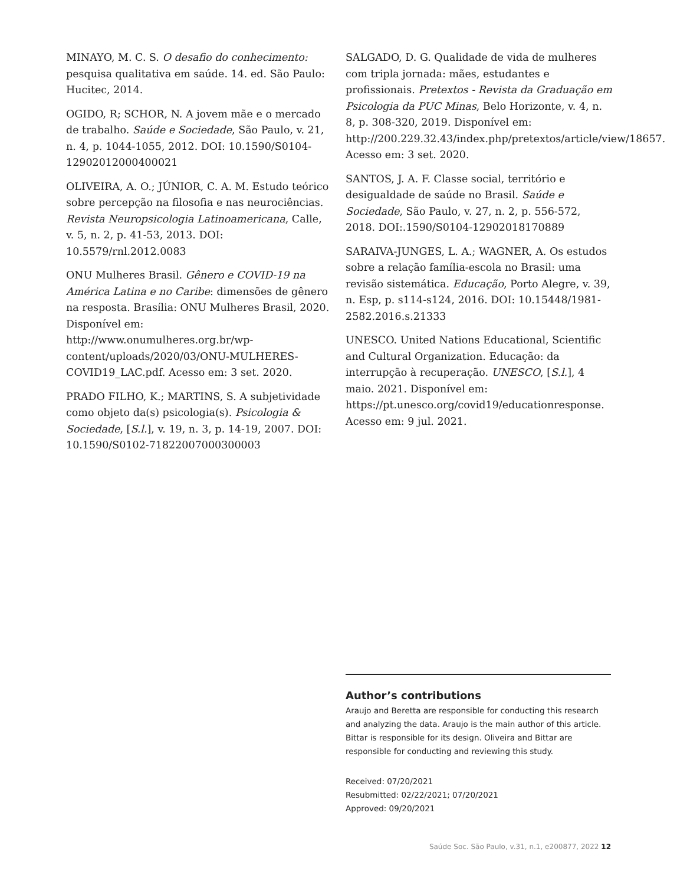MINAYO, M. C. S. O desafio do conhecimento: pesquisa qualitativa em saúde. 14. ed. São Paulo: Hucitec, 2014.
OGIDO, R; SCHOR, N. A jovem mãe e o mercado de trabalho. Saúde e Sociedade, São Paulo, v. 21, n. 4, p. 1044-1055, 2012. DOI: 10.1590/S0104-12902012000400021
OLIVEIRA, A. O.; JÚNIOR, C. A. M. Estudo teórico sobre percepção na filosofia e nas neurociências. Revista Neuropsicologia Latinoamericana, Calle, v. 5, n. 2, p. 41-53, 2013. DOI: 10.5579/rnl.2012.0083
ONU Mulheres Brasil. Gênero e COVID-19 na América Latina e no Caribe: dimensões de gênero na resposta. Brasília: ONU Mulheres Brasil, 2020. Disponível em: http://www.onumulheres.org.br/wp-content/uploads/2020/03/ONU-MULHERES-COVID19_LAC.pdf. Acesso em: 3 set. 2020.
PRADO FILHO, K.; MARTINS, S. A subjetividade como objeto da(s) psicologia(s). Psicologia & Sociedade, [S.l.], v. 19, n. 3, p. 14-19, 2007. DOI: 10.1590/S0102-71822007000300003
SALGADO, D. G. Qualidade de vida de mulheres com tripla jornada: mães, estudantes e profissionais. Pretextos - Revista da Graduação em Psicologia da PUC Minas, Belo Horizonte, v. 4, n. 8, p. 308-320, 2019. Disponível em: http://200.229.32.43/index.php/pretextos/article/view/18657. Acesso em: 3 set. 2020.
SANTOS, J. A. F. Classe social, território e desigualdade de saúde no Brasil. Saúde e Sociedade, São Paulo, v. 27, n. 2, p. 556-572, 2018. DOI:.1590/S0104-12902018170889
SARAIVA-JUNGES, L. A.; WAGNER, A. Os estudos sobre a relação família-escola no Brasil: uma revisão sistemática. Educação, Porto Alegre, v. 39, n. Esp, p. s114-s124, 2016. DOI: 10.15448/1981-2582.2016.s.21333
UNESCO. United Nations Educational, Scientific and Cultural Organization. Educação: da interrupção à recuperação. UNESCO, [S.l.], 4 maio. 2021. Disponível em: https://pt.unesco.org/covid19/educationresponse. Acesso em: 9 jul. 2021.
Author’s contributions
Araujo and Beretta are responsible for conducting this research and analyzing the data. Araujo is the main author of this article. Bittar is responsible for its design. Oliveira and Bittar are responsible for conducting and reviewing this study.
Received: 07/20/2021
Resubmitted: 02/22/2021; 07/20/2021
Approved: 09/20/2021
Saúde Soc. São Paulo, v.31, n.1, e200877, 2022 12